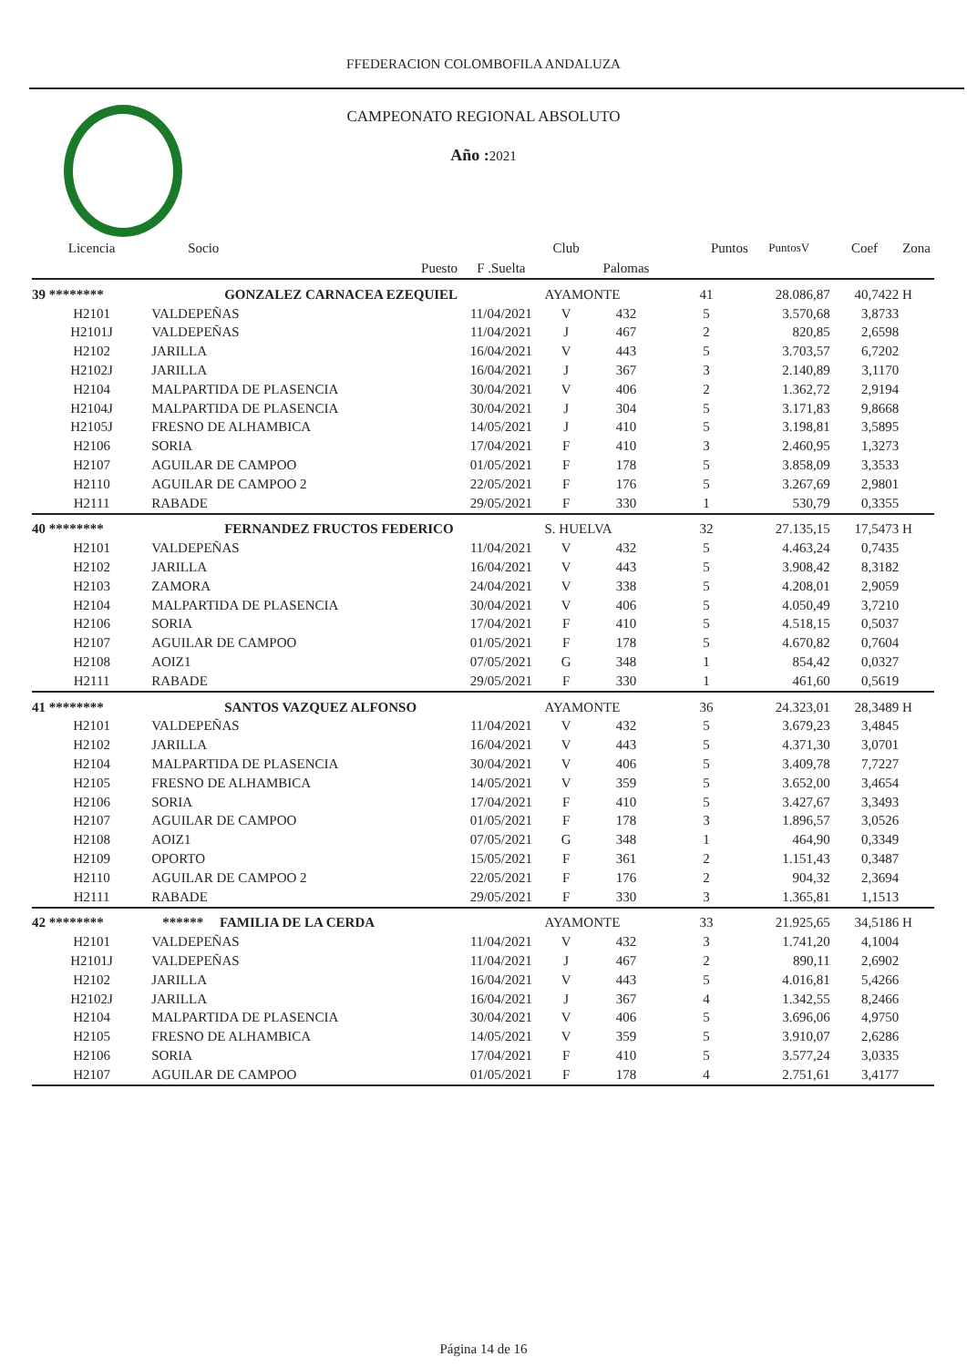FFEDERACION COLOMBOFILA ANDALUZA
CAMPEONATO REGIONAL ABSOLUTO
Año : 2021
| Licencia | Socio | | Club | | Puntos | PuntosV | Coef | Zona |
| --- | --- | --- | --- | --- | --- | --- | --- | --- |
| | Puesto | F .Suelta | | Palomas | | | | |
| 39 ******** | GONZALEZ CARNACEA EZEQUIEL | | AYAMONTE | | 41 | 28.086,87 | 40,7422 | H |
| H2101 | VALDEPEÑAS | 11/04/2021 | V | 432 | 5 | 3.570,68 | 3,8733 | |
| H2101J | VALDEPEÑAS | 11/04/2021 | J | 467 | 2 | 820,85 | 2,6598 | |
| H2102 | JARILLA | 16/04/2021 | V | 443 | 5 | 3.703,57 | 6,7202 | |
| H2102J | JARILLA | 16/04/2021 | J | 367 | 3 | 2.140,89 | 3,1170 | |
| H2104 | MALPARTIDA DE PLASENCIA | 30/04/2021 | V | 406 | 2 | 1.362,72 | 2,9194 | |
| H2104J | MALPARTIDA DE PLASENCIA | 30/04/2021 | J | 304 | 5 | 3.171,83 | 9,8668 | |
| H2105J | FRESNO DE ALHAMBICA | 14/05/2021 | J | 410 | 5 | 3.198,81 | 3,5895 | |
| H2106 | SORIA | 17/04/2021 | F | 410 | 3 | 2.460,95 | 1,3273 | |
| H2107 | AGUILAR DE CAMPOO | 01/05/2021 | F | 178 | 5 | 3.858,09 | 3,3533 | |
| H2110 | AGUILAR DE CAMPOO 2 | 22/05/2021 | F | 176 | 5 | 3.267,69 | 2,9801 | |
| H2111 | RABADE | 29/05/2021 | F | 330 | 1 | 530,79 | 0,3355 | |
| 40 ******** | FERNANDEZ FRUCTOS FEDERICO | | S. HUELVA | | 32 | 27.135,15 | 17,5473 | H |
| H2101 | VALDEPEÑAS | 11/04/2021 | V | 432 | 5 | 4.463,24 | 0,7435 | |
| H2102 | JARILLA | 16/04/2021 | V | 443 | 5 | 3.908,42 | 8,3182 | |
| H2103 | ZAMORA | 24/04/2021 | V | 338 | 5 | 4.208,01 | 2,9059 | |
| H2104 | MALPARTIDA DE PLASENCIA | 30/04/2021 | V | 406 | 5 | 4.050,49 | 3,7210 | |
| H2106 | SORIA | 17/04/2021 | F | 410 | 5 | 4.518,15 | 0,5037 | |
| H2107 | AGUILAR DE CAMPOO | 01/05/2021 | F | 178 | 5 | 4.670,82 | 0,7604 | |
| H2108 | AOIZ1 | 07/05/2021 | G | 348 | 1 | 854,42 | 0,0327 | |
| H2111 | RABADE | 29/05/2021 | F | 330 | 1 | 461,60 | 0,5619 | |
| 41 ******** | SANTOS VAZQUEZ ALFONSO | | AYAMONTE | | 36 | 24.323,01 | 28,3489 | H |
| H2101 | VALDEPEÑAS | 11/04/2021 | V | 432 | 5 | 3.679,23 | 3,4845 | |
| H2102 | JARILLA | 16/04/2021 | V | 443 | 5 | 4.371,30 | 3,0701 | |
| H2104 | MALPARTIDA DE PLASENCIA | 30/04/2021 | V | 406 | 5 | 3.409,78 | 7,7227 | |
| H2105 | FRESNO DE ALHAMBICA | 14/05/2021 | V | 359 | 5 | 3.652,00 | 3,4654 | |
| H2106 | SORIA | 17/04/2021 | F | 410 | 5 | 3.427,67 | 3,3493 | |
| H2107 | AGUILAR DE CAMPOO | 01/05/2021 | F | 178 | 3 | 1.896,57 | 3,0526 | |
| H2108 | AOIZ1 | 07/05/2021 | G | 348 | 1 | 464,90 | 0,3349 | |
| H2109 | OPORTO | 15/05/2021 | F | 361 | 2 | 1.151,43 | 0,3487 | |
| H2110 | AGUILAR DE CAMPOO 2 | 22/05/2021 | F | 176 | 2 | 904,32 | 2,3694 | |
| H2111 | RABADE | 29/05/2021 | F | 330 | 3 | 1.365,81 | 1,1513 | |
| 42 ******** | ****** FAMILIA DE LA CERDA | | AYAMONTE | | 33 | 21.925,65 | 34,5186 | H |
| H2101 | VALDEPEÑAS | 11/04/2021 | V | 432 | 3 | 1.741,20 | 4,1004 | |
| H2101J | VALDEPEÑAS | 11/04/2021 | J | 467 | 2 | 890,11 | 2,6902 | |
| H2102 | JARILLA | 16/04/2021 | V | 443 | 5 | 4.016,81 | 5,4266 | |
| H2102J | JARILLA | 16/04/2021 | J | 367 | 4 | 1.342,55 | 8,2466 | |
| H2104 | MALPARTIDA DE PLASENCIA | 30/04/2021 | V | 406 | 5 | 3.696,06 | 4,9750 | |
| H2105 | FRESNO DE ALHAMBICA | 14/05/2021 | V | 359 | 5 | 3.910,07 | 2,6286 | |
| H2106 | SORIA | 17/04/2021 | F | 410 | 5 | 3.577,24 | 3,0335 | |
| H2107 | AGUILAR DE CAMPOO | 01/05/2021 | F | 178 | 4 | 2.751,61 | 3,4177 | |
Página 14 de 16